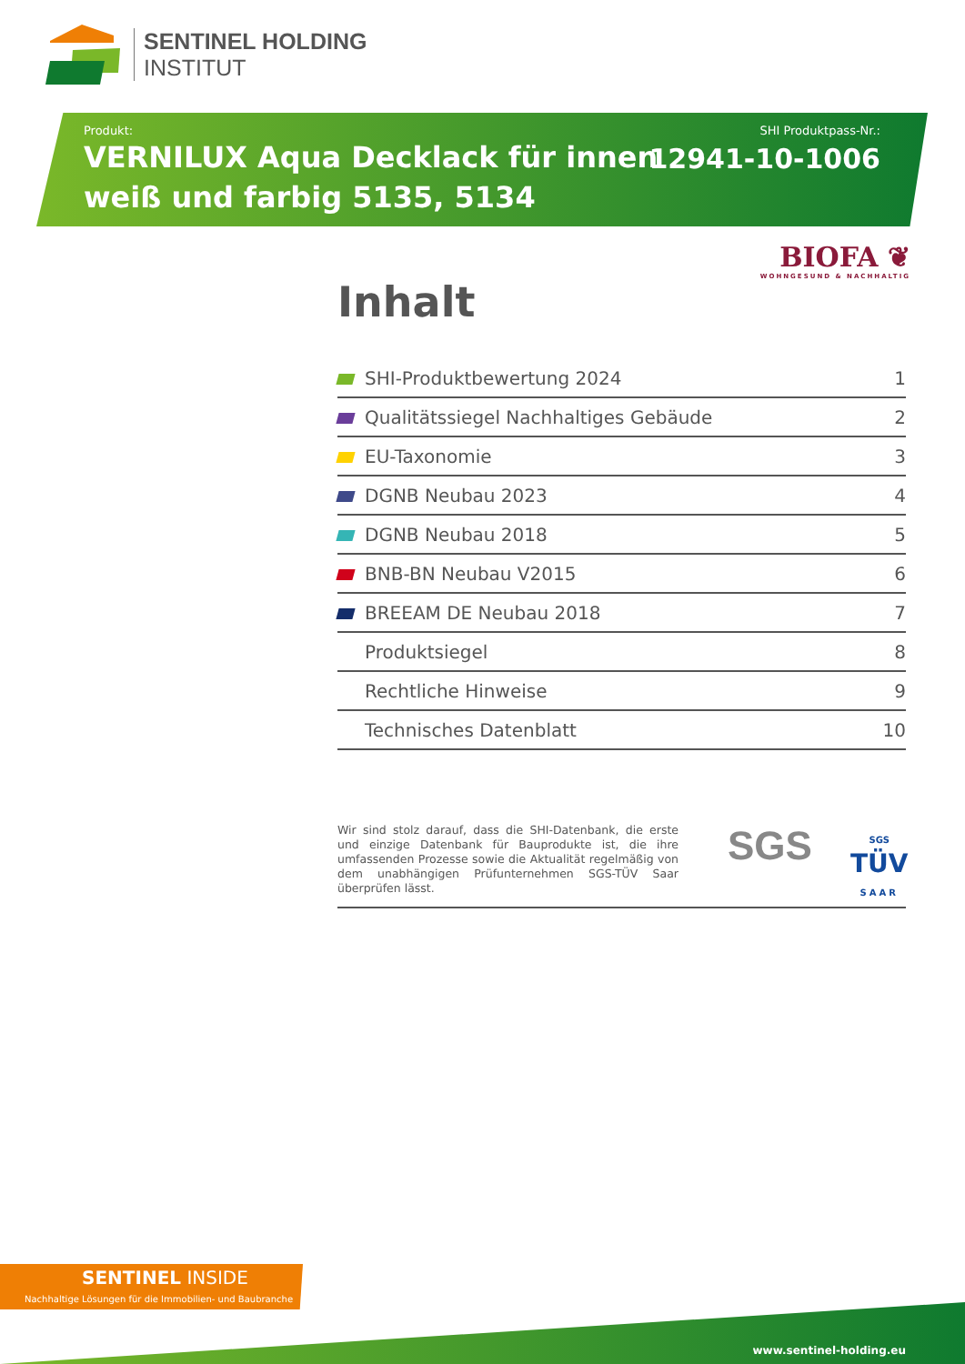SENTINEL HOLDING
INSTITUT
Produkt:
VERNILUX Aqua Decklack für innen
weiß und farbig 5135, 5134
SHI Produktpass-Nr.:
12941-10-1006
BIOFA ❦
WOHNGESUND & NACHHALTIG
Inhalt
| | SHI-Produktbewertung 2024 | 1 |
| | Qualitätssiegel Nachhaltiges Gebäude | 2 |
| | EU-Taxonomie | 3 |
| | DGNB Neubau 2023 | 4 |
| | DGNB Neubau 2018 | 5 |
| | BNB-BN Neubau V2015 | 6 |
| | BREEAM DE Neubau 2018 | 7 |
| | Produktsiegel | 8 |
| | Rechtliche Hinweise | 9 |
| | Technisches Datenblatt | 10 |
Wir sind stolz darauf, dass die SHI-Datenbank, die erste und einzige Datenbank für Bauprodukte ist, die ihre umfassenden Prozesse sowie die Aktualität regelmäßig von dem unabhängigen Prüfunternehmen SGS-TÜV Saar überprüfen lässt.
SGS
SGS
TÜV
SAAR
SENTINEL INSIDE
Nachhaltige Lösungen für die Immobilien- und Baubranche
www.sentinel-holding.eu